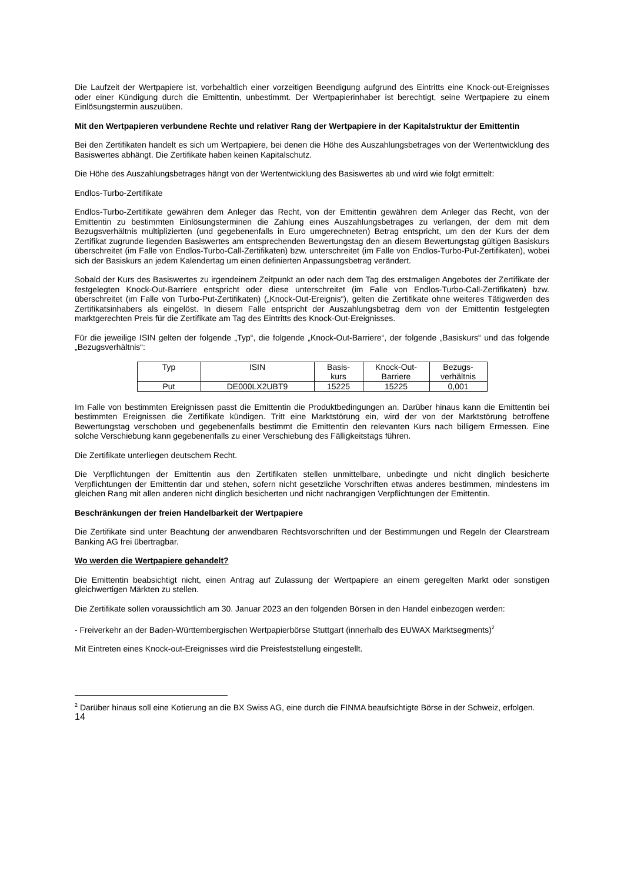Die Laufzeit der Wertpapiere ist, vorbehaltlich einer vorzeitigen Beendigung aufgrund des Eintritts eine Knock-out-Ereignisses oder einer Kündigung durch die Emittentin, unbestimmt. Der Wertpapierinhaber ist berechtigt, seine Wertpapiere zu einem Einlösungstermin auszuüben.
Mit den Wertpapieren verbundene Rechte und relativer Rang der Wertpapiere in der Kapitalstruktur der Emittentin
Bei den Zertifikaten handelt es sich um Wertpapiere, bei denen die Höhe des Auszahlungsbetrages von der Wertentwicklung des Basiswertes abhängt. Die Zertifikate haben keinen Kapitalschutz.
Die Höhe des Auszahlungsbetrages hängt von der Wertentwicklung des Basiswertes ab und wird wie folgt ermittelt:
Endlos-Turbo-Zertifikate
Endlos-Turbo-Zertifikate gewähren dem Anleger das Recht, von der Emittentin gewähren dem Anleger das Recht, von der Emittentin zu bestimmten Einlösungsterminen die Zahlung eines Auszahlungsbetrages zu verlangen, der dem mit dem Bezugsverhältnis multiplizierten (und gegebenenfalls in Euro umgerechneten) Betrag entspricht, um den der Kurs der dem Zertifikat zugrunde liegenden Basiswertes am entsprechenden Bewertungstag den an diesem Bewertungstag gültigen Basiskurs überschreitet (im Falle von Endlos-Turbo-Call-Zertifikaten) bzw. unterschreitet (im Falle von Endlos-Turbo-Put-Zertifikaten), wobei sich der Basiskurs an jedem Kalendertag um einen definierten Anpassungsbetrag verändert.
Sobald der Kurs des Basiswertes zu irgendeinem Zeitpunkt an oder nach dem Tag des erstmaligen Angebotes der Zertifikate der festgelegten Knock-Out-Barriere entspricht oder diese unterschreitet (im Falle von Endlos-Turbo-Call-Zertifikaten) bzw. überschreitet (im Falle von Turbo-Put-Zertifikaten) („Knock-Out-Ereignis“), gelten die Zertifikate ohne weiteres Tätigwerden des Zertifikatsinhabers als eingelöst. In diesem Falle entspricht der Auszahlungsbetrag dem von der Emittentin festgelegten marktgerechten Preis für die Zertifikate am Tag des Eintritts des Knock-Out-Ereignisses.
Für die jeweilige ISIN gelten der folgende „Typ“, die folgende „Knock-Out-Barriere“, der folgende „Basiskurs“ und das folgende „Bezugsverhältnis“:
| Typ | ISIN | Basis- kurs | Knock-Out- Barriere | Bezugs- verhältnis |
| --- | --- | --- | --- | --- |
| Put | DE000LX2UBT9 | 15225 | 15225 | 0,001 |
Im Falle von bestimmten Ereignissen passt die Emittentin die Produktbedingungen an. Darüber hinaus kann die Emittentin bei bestimmten Ereignissen die Zertifikate kündigen. Tritt eine Marktstörung ein, wird der von der Marktstörung betroffene Bewertungstag verschoben und gegebenenfalls bestimmt die Emittentin den relevanten Kurs nach billigem Ermessen. Eine solche Verschiebung kann gegebenenfalls zu einer Verschiebung des Fälligkeitstags führen.
Die Zertifikate unterliegen deutschem Recht.
Die Verpflichtungen der Emittentin aus den Zertifikaten stellen unmittelbare, unbedingte und nicht dinglich besicherte Verpflichtungen der Emittentin dar und stehen, sofern nicht gesetzliche Vorschriften etwas anderes bestimmen, mindestens im gleichen Rang mit allen anderen nicht dinglich besicherten und nicht nachrangigen Verpflichtungen der Emittentin.
Beschränkungen der freien Handelbarkeit der Wertpapiere
Die Zertifikate sind unter Beachtung der anwendbaren Rechtsvorschriften und der Bestimmungen und Regeln der Clearstream Banking AG frei übertragbar.
Wo werden die Wertpapiere gehandelt?
Die Emittentin beabsichtigt nicht, einen Antrag auf Zulassung der Wertpapiere an einem geregelten Markt oder sonstigen gleichwertigen Märkten zu stellen.
Die Zertifikate sollen voraussichtlich am 30. Januar 2023 an den folgenden Börsen in den Handel einbezogen werden:
- Freiverkehr an der Baden-Württembergischen Wertpapierbörse Stuttgart (innerhalb des EUWAX Marktsegments)<sup>2</sup>
Mit Eintreten eines Knock-out-Ereignisses wird die Preisfeststellung eingestellt.
<sup>2</sup> Darüber hinaus soll eine Kotierung an die BX Swiss AG, eine durch die FINMA beaufsichtigte Börse in der Schweiz, erfolgen.
14